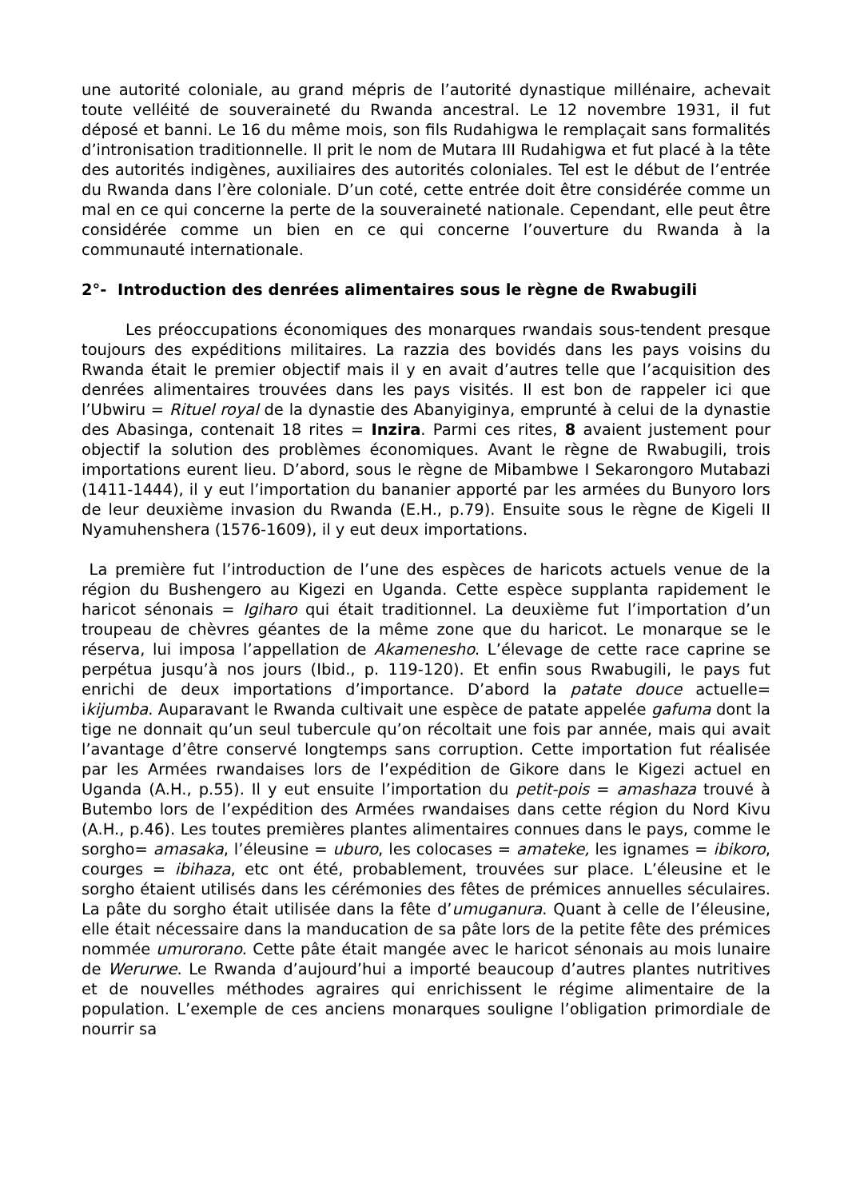une autorité coloniale, au grand mépris de l’autorité dynastique millénaire, achevait toute velléité de souveraineté du Rwanda ancestral. Le 12 novembre 1931, il fut déposé et banni. Le 16 du même mois, son fils Rudahigwa le remplaçait sans formalités d’intronisation traditionnelle. Il prit le nom de Mutara III Rudahigwa et fut placé à la tête des autorités indigènes, auxiliaires des autorités coloniales. Tel est le début de l’entrée du Rwanda dans l’ère coloniale. D’un coté, cette entrée doit être considérée comme un mal en ce qui concerne la perte de la souveraineté nationale. Cependant, elle peut être considérée comme un bien en ce qui concerne l’ouverture du Rwanda à la communauté internationale.
2°- Introduction des denrées alimentaires sous le règne de Rwabugili
Les préoccupations économiques des monarques rwandais sous-tendent presque toujours des expéditions militaires. La razzia des bovidés dans les pays voisins du Rwanda était le premier objectif mais il y en avait d’autres telle que l’acquisition des denrées alimentaires trouvées dans les pays visités. Il est bon de rappeler ici que l’Ubwiru = Rituel royal de la dynastie des Abanyiginya, emprunté à celui de la dynastie des Abasinga, contenait 18 rites = Inzira. Parmi ces rites, 8 avaient justement pour objectif la solution des problèmes économiques. Avant le règne de Rwabugili, trois importations eurent lieu. D’abord, sous le règne de Mibambwe I Sekarongoro Mutabazi (1411-1444), il y eut l’importation du bananier apporté par les armées du Bunyoro lors de leur deuxième invasion du Rwanda (E.H., p.79). Ensuite sous le règne de Kigeli II Nyamuhenshera (1576-1609), il y eut deux importations.
La première fut l’introduction de l’une des espèces de haricots actuels venue de la région du Bushengero au Kigezi en Uganda. Cette espèce supplanta rapidement le haricot sénonais = Igiharo qui était traditionnel. La deuxième fut l’importation d’un troupeau de chèvres géantes de la même zone que du haricot. Le monarque se le réserva, lui imposa l’appellation de Akamenesho. L’élevage de cette race caprine se perpétua jusqu’à nos jours (Ibid., p. 119-120). Et enfin sous Rwabugili, le pays fut enrichi de deux importations d’importance. D’abord la patate douce actuelle= ikijumba. Auparavant le Rwanda cultivait une espèce de patate appelée gafuma dont la tige ne donnait qu’un seul tubercule qu’on récoltait une fois par année, mais qui avait l’avantage d’être conservé longtemps sans corruption. Cette importation fut réalisée par les Armées rwandaises lors de l’expédition de Gikore dans le Kigezi actuel en Uganda (A.H., p.55). Il y eut ensuite l’importation du petit-pois = amashaza trouvé à Butembo lors de l’expédition des Armées rwandaises dans cette région du Nord Kivu (A.H., p.46). Les toutes premières plantes alimentaires connues dans le pays, comme le sorgho= amasaka, l’éleusine = uburo, les colocases = amateke, les ignames = ibikoro, courges = ibihaza, etc ont été, probablement, trouvées sur place. L’éleusine et le sorgho étaient utilisés dans les cérémonies des fêtes de prémices annuelles séculaires. La pâte du sorgho était utilisée dans la fête d’umuganura. Quant à celle de l’éleusine, elle était nécessaire dans la manducation de sa pâte lors de la petite fête des prémices nommée umurorano. Cette pâte était mangée avec le haricot sénonais au mois lunaire de Werurwe. Le Rwanda d’aujourd’hui a importé beaucoup d’autres plantes nutritives et de nouvelles méthodes agraires qui enrichissent le régime alimentaire de la population. L’exemple de ces anciens monarques souligne l’obligation primordiale de nourrir sa